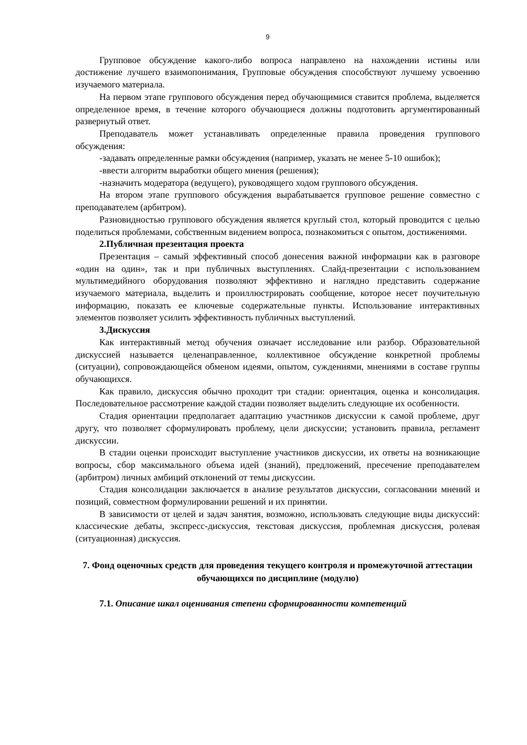9
Групповое обсуждение какого-либо вопроса направлено на нахождении истины или достижение лучшего взаимопонимания, Групповые обсуждения способствуют лучшему усвоению изучаемого материала.
На первом этапе группового обсуждения перед обучающимися ставится проблема, выделяется определенное время, в течение которого обучающиеся должны подготовить аргументированный развернутый ответ.
Преподаватель может устанавливать определенные правила проведения группового обсуждения:
-задавать определенные рамки обсуждения (например, указать не менее 5-10 ошибок);
-ввести алгоритм выработки общего мнения (решения);
-назначить модератора (ведущего), руководящего ходом группового обсуждения.
На втором этапе группового обсуждения вырабатывается групповое решение совместно с преподавателем (арбитром).
Разновидностью группового обсуждения является круглый стол, который проводится с целью поделиться проблемами, собственным видением вопроса, познакомиться с опытом, достижениями.
2.Публичная презентация проекта
Презентация – самый эффективный способ донесения важной информации как в разговоре «один на один», так и при публичных выступлениях. Слайд-презентации с использованием мультимедийного оборудования позволяют эффективно и наглядно представить содержание изучаемого материала, выделить и проиллюстрировать сообщение, которое несет поучительную информацию, показать ее ключевые содержательные пункты. Использование интерактивных элементов позволяет усилить эффективность публичных выступлений.
3.Дискуссия
Как интерактивный метод обучения означает исследование или разбор. Образовательной дискуссией называется целенаправленное, коллективное обсуждение конкретной проблемы (ситуации), сопровождающейся обменом идеями, опытом, суждениями, мнениями в составе группы обучающихся.
Как правило, дискуссия обычно проходит три стадии: ориентация, оценка и консолидация. Последовательное рассмотрение каждой стадии позволяет выделить следующие их особенности.
Стадия ориентации предполагает адаптацию участников дискуссии к самой проблеме, друг другу, что позволяет сформулировать проблему, цели дискуссии; установить правила, регламент дискуссии.
В стадии оценки происходит выступление участников дискуссии, их ответы на возникающие вопросы, сбор максимального объема идей (знаний), предложений, пресечение преподавателем (арбитром) личных амбиций отклонений от темы дискуссии.
Стадия консолидации заключается в анализе результатов дискуссии, согласовании мнений и позиций, совместном формулировании решений и их принятии.
В зависимости от целей и задач занятия, возможно, использовать следующие виды дискуссий: классические дебаты, экспресс-дискуссия, текстовая дискуссия, проблемная дискуссия, ролевая (ситуационная) дискуссия.
7. Фонд оценочных средств для проведения текущего контроля и промежуточной аттестации обучающихся по дисциплине (модулю)
7.1. Описание шкал оценивания степени сформированности компетенций